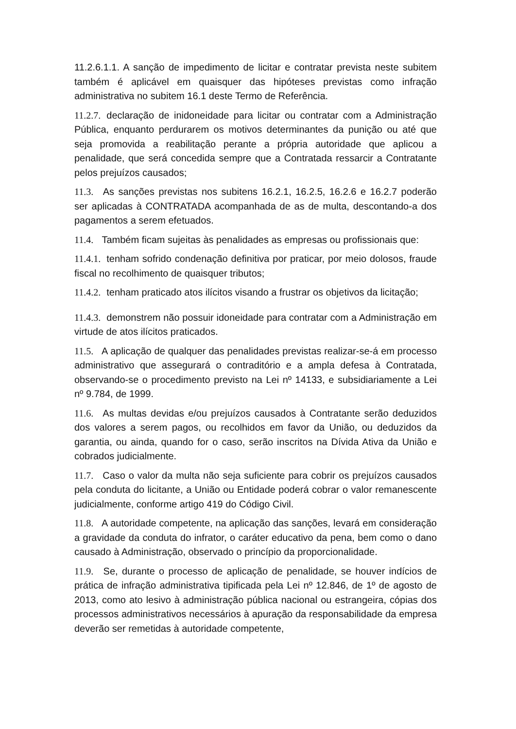11.2.6.1.1. A sanção de impedimento de licitar e contratar prevista neste subitem também é aplicável em quaisquer das hipóteses previstas como infração administrativa no subitem 16.1 deste Termo de Referência.
11.2.7. declaração de inidoneidade para licitar ou contratar com a Administração Pública, enquanto perdurarem os motivos determinantes da punição ou até que seja promovida a reabilitação perante a própria autoridade que aplicou a penalidade, que será concedida sempre que a Contratada ressarcir a Contratante pelos prejuízos causados;
11.3. As sanções previstas nos subitens 16.2.1, 16.2.5, 16.2.6 e 16.2.7 poderão ser aplicadas à CONTRATADA acompanhada de as de multa, descontando-a dos pagamentos a serem efetuados.
11.4. Também ficam sujeitas às penalidades as empresas ou profissionais que:
11.4.1. tenham sofrido condenação definitiva por praticar, por meio dolosos, fraude fiscal no recolhimento de quaisquer tributos;
11.4.2. tenham praticado atos ilícitos visando a frustrar os objetivos da licitação;
11.4.3. demonstrem não possuir idoneidade para contratar com a Administração em virtude de atos ilícitos praticados.
11.5. A aplicação de qualquer das penalidades previstas realizar-se-á em processo administrativo que assegurará o contraditório e a ampla defesa à Contratada, observando-se o procedimento previsto na Lei nº 14133, e subsidiariamente a Lei nº 9.784, de 1999.
11.6. As multas devidas e/ou prejuízos causados à Contratante serão deduzidos dos valores a serem pagos, ou recolhidos em favor da União, ou deduzidos da garantia, ou ainda, quando for o caso, serão inscritos na Dívida Ativa da União e cobrados judicialmente.
11.7. Caso o valor da multa não seja suficiente para cobrir os prejuízos causados pela conduta do licitante, a União ou Entidade poderá cobrar o valor remanescente judicialmente, conforme artigo 419 do Código Civil.
11.8. A autoridade competente, na aplicação das sanções, levará em consideração a gravidade da conduta do infrator, o caráter educativo da pena, bem como o dano causado à Administração, observado o princípio da proporcionalidade.
11.9. Se, durante o processo de aplicação de penalidade, se houver indícios de prática de infração administrativa tipificada pela Lei nº 12.846, de 1º de agosto de 2013, como ato lesivo à administração pública nacional ou estrangeira, cópias dos processos administrativos necessários à apuração da responsabilidade da empresa deverão ser remetidas à autoridade competente,